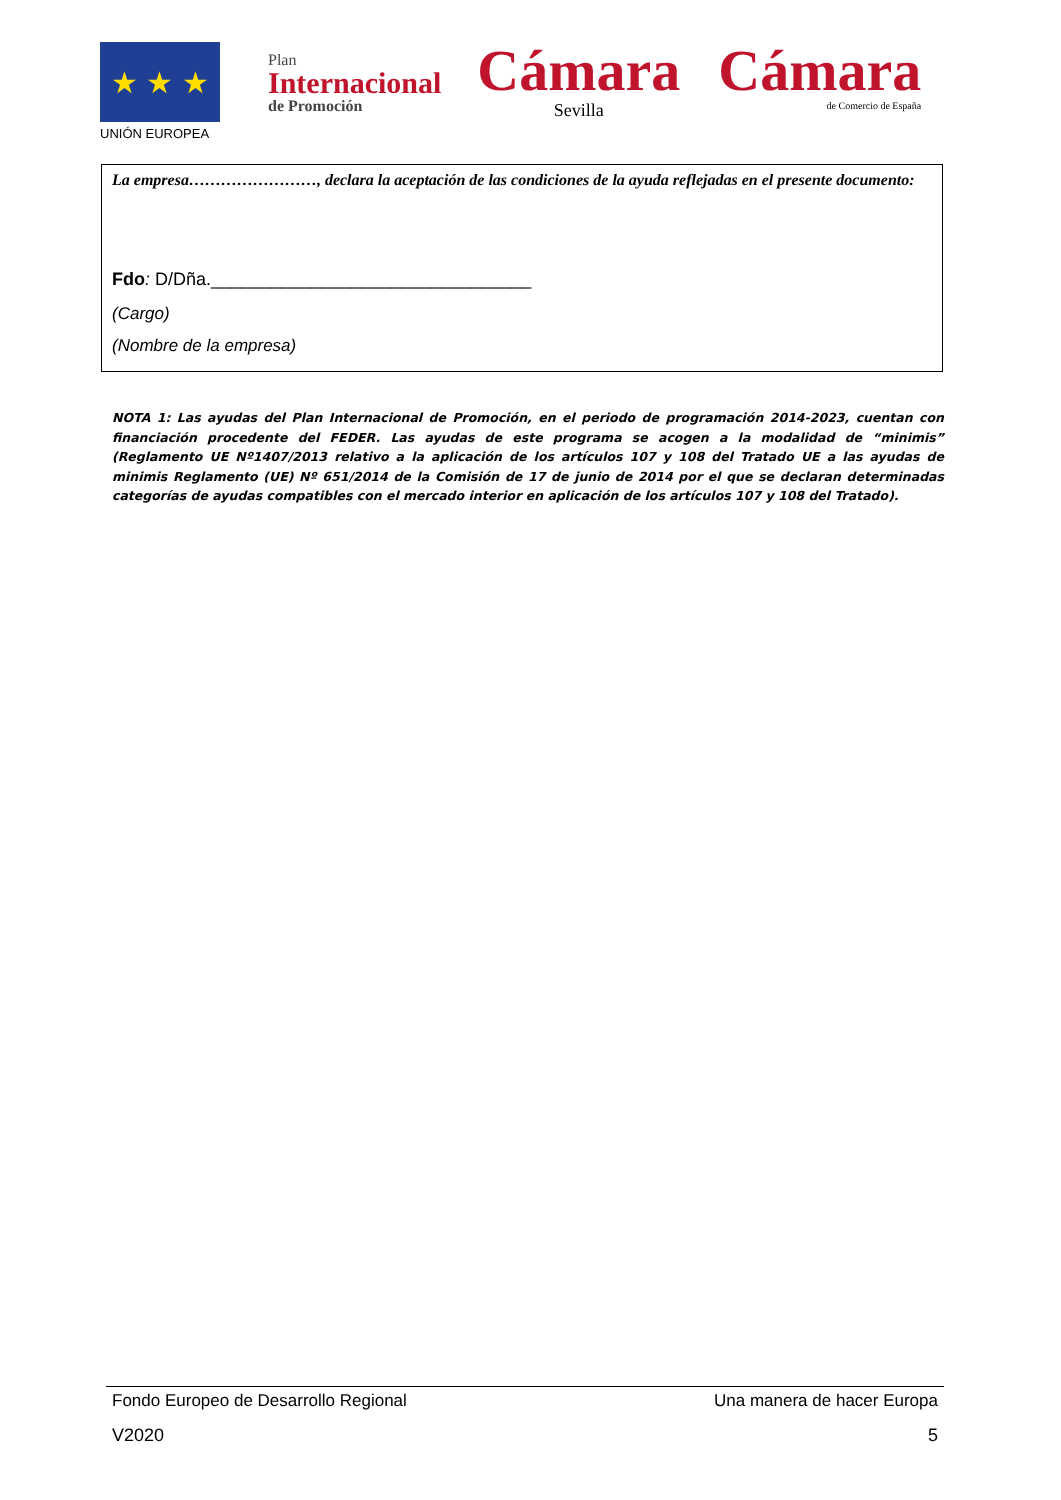★ ★ ★
UNIÓN EUROPEA
Plan
Internacional
de Promoción
Cámara
Sevilla
Cámara
de Comercio de España
La empresa……………………, declara la aceptación de las condiciones de la ayuda reflejadas en el presente documento:
Fdo: D/Dña.________________________________
(Cargo)
(Nombre de la empresa)
NOTA 1: Las ayudas del Plan Internacional de Promoción, en el periodo de programación 2014-2023, cuentan con financiación procedente del FEDER. Las ayudas de este programa se acogen a la modalidad de “minimis” (Reglamento UE Nº1407/2013 relativo a la aplicación de los artículos 107 y 108 del Tratado UE a las ayudas de minimis Reglamento (UE) Nº 651/2014 de la Comisión de 17 de junio de 2014 por el que se declaran determinadas categorías de ayudas compatibles con el mercado interior en aplicación de los artículos 107 y 108 del Tratado).
Fondo Europeo de Desarrollo Regional Una manera de hacer Europa
V2020 5